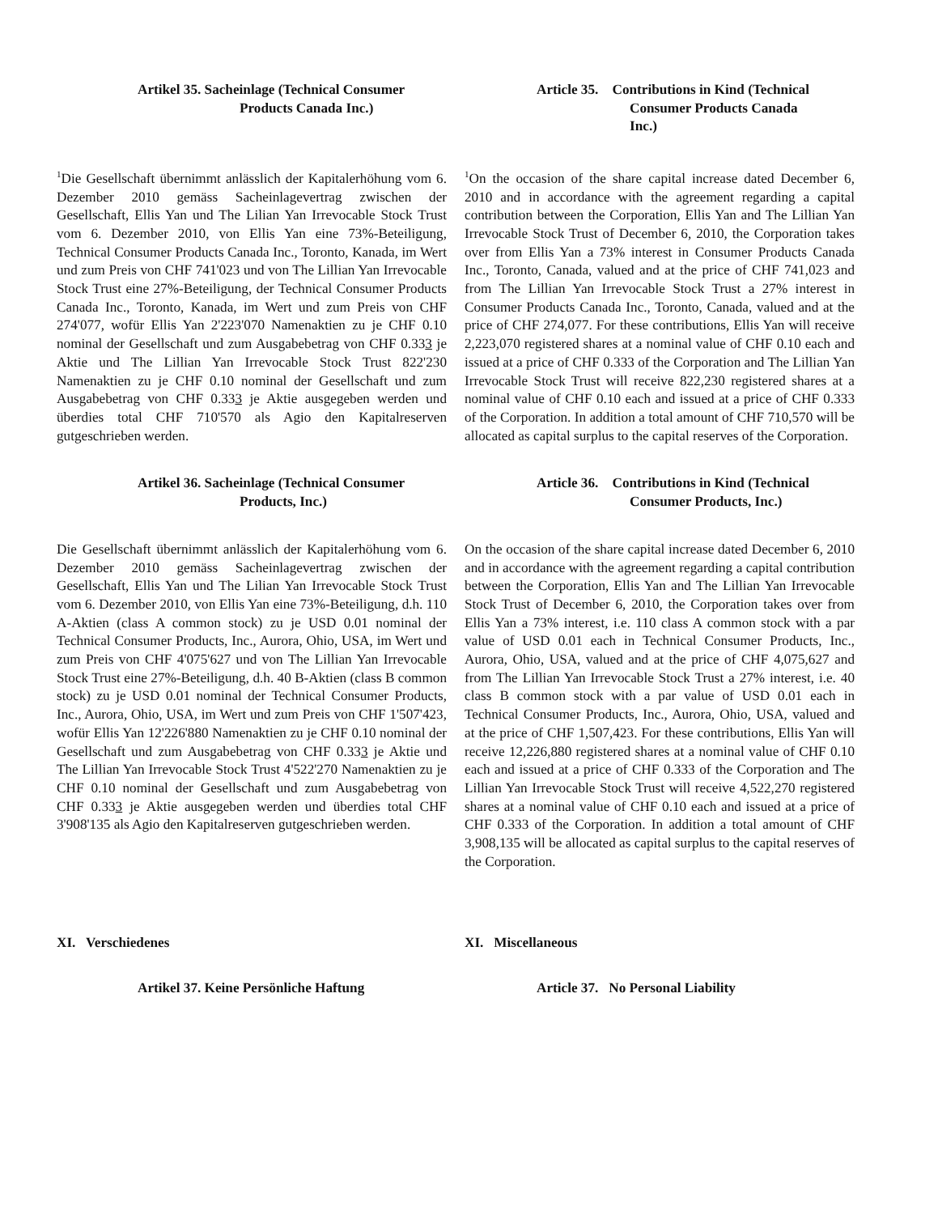Artikel 35. Sacheinlage (Technical Consumer
Products Canada Inc.)
Article 35. Contributions in Kind (Technical
Consumer Products Canada
Inc.)
<sup>1</sup> Die Gesellschaft übernimmt anlässlich der Kapitalerhöhung vom 6. Dezember 2010 gemäss Sacheinlagevertrag zwischen der Gesellschaft, Ellis Yan und The Lilian Yan Irrevocable Stock Trust vom 6. Dezember 2010, von Ellis Yan eine 73%-Beteiligung, Technical Consumer Products Canada Inc., Toronto, Kanada, im Wert und zum Preis von CHF 741'023 und von The Lillian Yan Irrevocable Stock Trust eine 27%-Beteiligung, der Technical Consumer Products Canada Inc., Toronto, Kanada, im Wert und zum Preis von CHF 274'077, wofür Ellis Yan 2'223'070 Namenaktien zu je CHF 0.10 nominal der Gesellschaft und zum Ausgabebetrag von CHF 0.333 je Aktie und The Lillian Yan Irrevocable Stock Trust 822'230 Namenaktien zu je CHF 0.10 nominal der Gesellschaft und zum Ausgabebetrag von CHF 0.333 je Aktie ausgegeben werden und überdies total CHF 710'570 als Agio den Kapitalreserven gutgeschrieben werden.
<sup>1</sup> On the occasion of the share capital increase dated December 6, 2010 and in accordance with the agreement regarding a capital contribution between the Corporation, Ellis Yan and The Lillian Yan Irrevocable Stock Trust of December 6, 2010, the Corporation takes over from Ellis Yan a 73% interest in Consumer Products Canada Inc., Toronto, Canada, valued and at the price of CHF 741,023 and from The Lillian Yan Irrevocable Stock Trust a 27% interest in Consumer Products Canada Inc., Toronto, Canada, valued and at the price of CHF 274,077. For these contributions, Ellis Yan will receive 2,223,070 registered shares at a nominal value of CHF 0.10 each and issued at a price of CHF 0.333 of the Corporation and The Lillian Yan Irrevocable Stock Trust will receive 822,230 registered shares at a nominal value of CHF 0.10 each and issued at a price of CHF 0.333 of the Corporation. In addition a total amount of CHF 710,570 will be allocated as capital surplus to the capital reserves of the Corporation.
Artikel 36. Sacheinlage (Technical Consumer
Products, Inc.)
Article 36. Contributions in Kind (Technical
Consumer Products, Inc.)
Die Gesellschaft übernimmt anlässlich der Kapitalerhöhung vom 6. Dezember 2010 gemäss Sacheinlagevertrag zwischen der Gesellschaft, Ellis Yan und The Lilian Yan Irrevocable Stock Trust vom 6. Dezember 2010, von Ellis Yan eine 73%-Beteiligung, d.h. 110 A-Aktien (class A common stock) zu je USD 0.01 nominal der Technical Consumer Products, Inc., Aurora, Ohio, USA, im Wert und zum Preis von CHF 4'075'627 und von The Lillian Yan Irrevocable Stock Trust eine 27%-Beteiligung, d.h. 40 B-Aktien (class B common stock) zu je USD 0.01 nominal der Technical Consumer Products, Inc., Aurora, Ohio, USA, im Wert und zum Preis von CHF 1'507'423, wofür Ellis Yan 12'226'880 Namenaktien zu je CHF 0.10 nominal der Gesellschaft und zum Ausgabebetrag von CHF 0.333 je Aktie und The Lillian Yan Irrevocable Stock Trust 4'522'270 Namenaktien zu je CHF 0.10 nominal der Gesellschaft und zum Ausgabebetrag von CHF 0.333 je Aktie ausgegeben werden und überdies total CHF 3'908'135 als Agio den Kapitalreserven gutgeschrieben werden.
On the occasion of the share capital increase dated December 6, 2010 and in accordance with the agreement regarding a capital contribution between the Corporation, Ellis Yan and The Lillian Yan Irrevocable Stock Trust of December 6, 2010, the Corporation takes over from Ellis Yan a 73% interest, i.e. 110 class A common stock with a par value of USD 0.01 each in Technical Consumer Products, Inc., Aurora, Ohio, USA, valued and at the price of CHF 4,075,627 and from The Lillian Yan Irrevocable Stock Trust a 27% interest, i.e. 40 class B common stock with a par value of USD 0.01 each in Technical Consumer Products, Inc., Aurora, Ohio, USA, valued and at the price of CHF 1,507,423. For these contributions, Ellis Yan will receive 12,226,880 registered shares at a nominal value of CHF 0.10 each and issued at a price of CHF 0.333 of the Corporation and The Lillian Yan Irrevocable Stock Trust will receive 4,522,270 registered shares at a nominal value of CHF 0.10 each and issued at a price of CHF 0.333 of the Corporation. In addition a total amount of CHF 3,908,135 will be allocated as capital surplus to the capital reserves of the Corporation.
XI. Verschiedenes XI. Miscellaneous
Artikel 37. Keine Persönliche Haftung Article 37. No Personal Liability